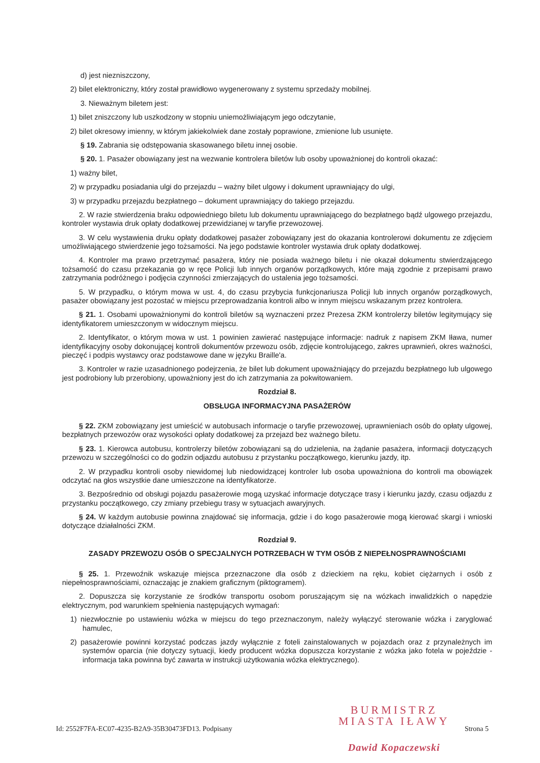d) jest niezniszczony,
2) bilet elektroniczny, który został prawidłowo wygenerowany z systemu sprzedaży mobilnej.
3. Nieważnym biletem jest:
1) bilet zniszczony lub uszkodzony w stopniu uniemożliwiającym jego odczytanie,
2) bilet okresowy imienny, w którym jakiekolwiek dane zostały poprawione, zmienione lub usunięte.
§ 19. Zabrania się odstępowania skasowanego biletu innej osobie.
§ 20. 1. Pasażer obowiązany jest na wezwanie kontrolera biletów lub osoby upoważnionej do kontroli okazać:
1) ważny bilet,
2) w przypadku posiadania ulgi do przejazdu – ważny bilet ulgowy i dokument uprawniający do ulgi,
3) w przypadku przejazdu bezpłatnego – dokument uprawniający do takiego przejazdu.
2. W razie stwierdzenia braku odpowiedniego biletu lub dokumentu uprawniającego do bezpłatnego bądź ulgowego przejazdu, kontroler wystawia druk opłaty dodatkowej przewidzianej w taryfie przewozowej.
3. W celu wystawienia druku opłaty dodatkowej pasażer zobowiązany jest do okazania kontrolerowi dokumentu ze zdjęciem umożliwiającego stwierdzenie jego tożsamości. Na jego podstawie kontroler wystawia druk opłaty dodatkowej.
4. Kontroler ma prawo przetrzymać pasażera, który nie posiada ważnego biletu i nie okazał dokumentu stwierdzającego tożsamość do czasu przekazania go w ręce Policji lub innych organów porządkowych, które mają zgodnie z przepisami prawo zatrzymania podróżnego i podjęcia czynności zmierzających do ustalenia jego tożsamości.
5. W przypadku, o którym mowa w ust. 4, do czasu przybycia funkcjonariusza Policji lub innych organów porządkowych, pasażer obowiązany jest pozostać w miejscu przeprowadzania kontroli albo w innym miejscu wskazanym przez kontrolera.
§ 21. 1. Osobami upoważnionymi do kontroli biletów są wyznaczeni przez Prezesa ZKM kontrolerzy biletów legitymujący się identyfikatorem umieszczonym w widocznym miejscu.
2. Identyfikator, o którym mowa w ust. 1 powinien zawierać następujące informacje: nadruk z napisem ZKM Iława, numer identyfikacyjny osoby dokonującej kontroli dokumentów przewozu osób, zdjęcie kontrolującego, zakres uprawnień, okres ważności, pieczęć i podpis wystawcy oraz podstawowe dane w języku Braille'a.
3. Kontroler w razie uzasadnionego podejrzenia, że bilet lub dokument upoważniający do przejazdu bezpłatnego lub ulgowego jest podrobiony lub przerobiony, upoważniony jest do ich zatrzymania za pokwitowaniem.
Rozdział 8.
OBSŁUGA INFORMACYJNA PASAŻERÓW
§ 22. ZKM zobowiązany jest umieścić w autobusach informacje o taryfie przewozowej, uprawnieniach osób do opłaty ulgowej, bezpłatnych przewozów oraz wysokości opłaty dodatkowej za przejazd bez ważnego biletu.
§ 23. 1. Kierowca autobusu, kontrolerzy biletów zobowiązani są do udzielenia, na żądanie pasażera, informacji dotyczących przewozu w szczególności co do godzin odjazdu autobusu z przystanku początkowego, kierunku jazdy, itp.
2. W przypadku kontroli osoby niewidomej lub niedowidzącej kontroler lub osoba upoważniona do kontroli ma obowiązek odczytać na głos wszystkie dane umieszczone na identyfikatorze.
3. Bezpośrednio od obsługi pojazdu pasażerowie mogą uzyskać informacje dotyczące trasy i kierunku jazdy, czasu odjazdu z przystanku początkowego, czy zmiany przebiegu trasy w sytuacjach awaryjnych.
§ 24. W każdym autobusie powinna znajdować się informacja, gdzie i do kogo pasażerowie mogą kierować skargi i wnioski dotyczące działalności ZKM.
Rozdział 9.
ZASADY PRZEWOZU OSÓB O SPECJALNYCH POTRZEBACH W TYM OSÓB Z NIEPEŁNOSPRAWNOŚCIAMI
§ 25. 1. Przewoźnik wskazuje miejsca przeznaczone dla osób z dzieckiem na ręku, kobiet ciężarnych i osób z niepełnosprawnościami, oznaczając je znakiem graficznym (piktogramem).
2. Dopuszcza się korzystanie ze środków transportu osobom poruszającym się na wózkach inwalidzkich o napędzie elektrycznym, pod warunkiem spełnienia następujących wymagań:
1) niezwłocznie po ustawieniu wózka w miejscu do tego przeznaczonym, należy wyłączyć sterowanie wózka i zaryglować hamulec,
2) pasażerowie powinni korzystać podczas jazdy wyłącznie z foteli zainstalowanych w pojazdach oraz z przynależnych im systemów oparcia (nie dotyczy sytuacji, kiedy producent wózka dopuszcza korzystanie z wózka jako fotela w pojeździe - informacja taka powinna być zawarta w instrukcji użytkowania wózka elektrycznego).
BURMISTRZ
MIASTA IŁAWY
Dawid Kopaczewski
Id: 2552F7FA-EC07-4235-B2A9-35B30473FD13. Podpisany Strona 5